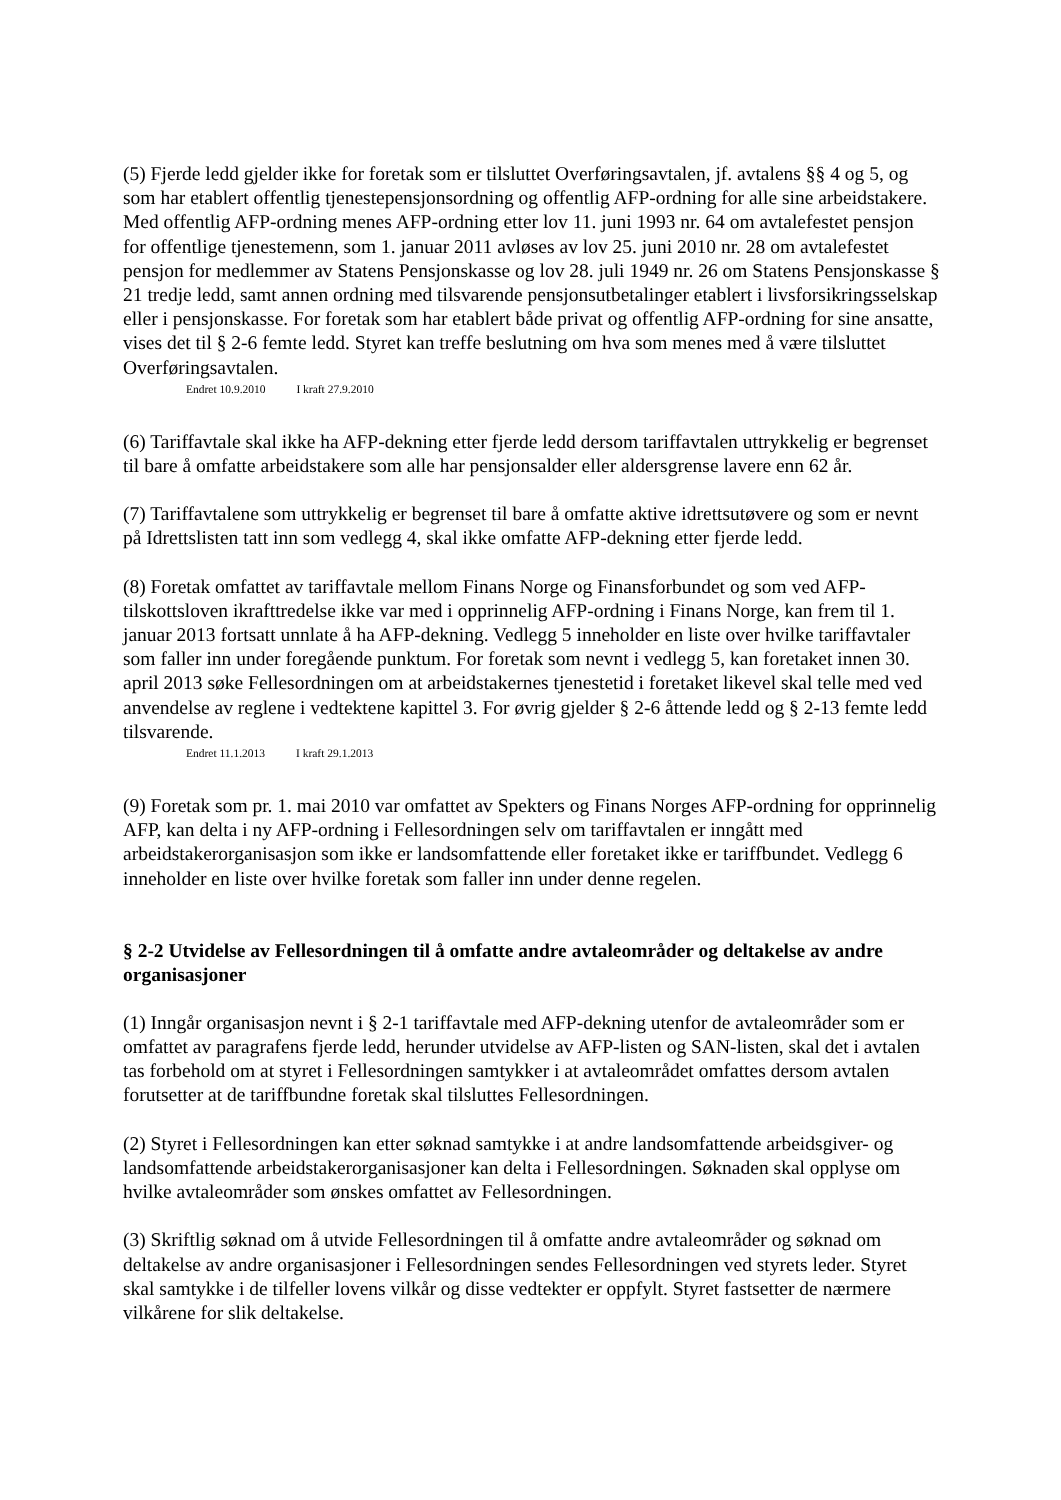(5) Fjerde ledd gjelder ikke for foretak som er tilsluttet Overføringsavtalen, jf. avtalens §§ 4 og 5, og som har etablert offentlig tjenestepensjonsordning og offentlig AFP-ordning for alle sine arbeidstakere. Med offentlig AFP-ordning menes AFP-ordning etter lov 11. juni 1993 nr. 64 om avtalefestet pensjon for offentlige tjenestemenn, som 1. januar 2011 avløses av lov 25. juni 2010 nr. 28 om avtalefestet pensjon for medlemmer av Statens Pensjonskasse og lov 28. juli 1949 nr. 26 om Statens Pensjonskasse § 21 tredje ledd, samt annen ordning med tilsvarende pensjonsutbetalinger etablert i livsforsikringsselskap eller i pensjonskasse. For foretak som har etablert både privat og offentlig AFP-ordning for sine ansatte, vises det til § 2-6 femte ledd. Styret kan treffe beslutning om hva som menes med å være tilsluttet Overføringsavtalen.
Endret 10.9.2010 I kraft 27.9.2010
(6) Tariffavtale skal ikke ha AFP-dekning etter fjerde ledd dersom tariffavtalen uttrykkelig er begrenset til bare å omfatte arbeidstakere som alle har pensjonsalder eller aldersgrense lavere enn 62 år.
(7) Tariffavtalene som uttrykkelig er begrenset til bare å omfatte aktive idrettsutøvere og som er nevnt på Idrettslisten tatt inn som vedlegg 4, skal ikke omfatte AFP-dekning etter fjerde ledd.
(8) Foretak omfattet av tariffavtale mellom Finans Norge og Finansforbundet og som ved AFP-tilskottsloven ikrafttredelse ikke var med i opprinnelig AFP-ordning i Finans Norge, kan frem til 1. januar 2013 fortsatt unnlate å ha AFP-dekning. Vedlegg 5 inneholder en liste over hvilke tariffavtaler som faller inn under foregående punktum. For foretak som nevnt i vedlegg 5, kan foretaket innen 30. april 2013 søke Fellesordningen om at arbeidstakernes tjenestetid i foretaket likevel skal telle med ved anvendelse av reglene i vedtektene kapittel 3. For øvrig gjelder § 2-6 åttende ledd og § 2-13 femte ledd tilsvarende.
Endret 11.1.2013 I kraft 29.1.2013
(9) Foretak som pr. 1. mai 2010 var omfattet av Spekters og Finans Norges AFP-ordning for opprinnelig AFP, kan delta i ny AFP-ordning i Fellesordningen selv om tariffavtalen er inngått med arbeidstakerorganisasjon som ikke er landsomfattende eller foretaket ikke er tariffbundet. Vedlegg 6 inneholder en liste over hvilke foretak som faller inn under denne regelen.
§ 2-2 Utvidelse av Fellesordningen til å omfatte andre avtaleområder og deltakelse av andre organisasjoner
(1) Inngår organisasjon nevnt i § 2-1 tariffavtale med AFP-dekning utenfor de avtaleområder som er omfattet av paragrafens fjerde ledd, herunder utvidelse av AFP-listen og SAN-listen, skal det i avtalen tas forbehold om at styret i Fellesordningen samtykker i at avtaleområdet omfattes dersom avtalen forutsetter at de tariffbundne foretak skal tilsluttes Fellesordningen.
(2) Styret i Fellesordningen kan etter søknad samtykke i at andre landsomfattende arbeidsgiver- og landsomfattende arbeidstakerorganisasjoner kan delta i Fellesordningen. Søknaden skal opplyse om hvilke avtaleområder som ønskes omfattet av Fellesordningen.
(3) Skriftlig søknad om å utvide Fellesordningen til å omfatte andre avtaleområder og søknad om deltakelse av andre organisasjoner i Fellesordningen sendes Fellesordningen ved styrets leder. Styret skal samtykke i de tilfeller lovens vilkår og disse vedtekter er oppfylt. Styret fastsetter de nærmere vilkårene for slik deltakelse.